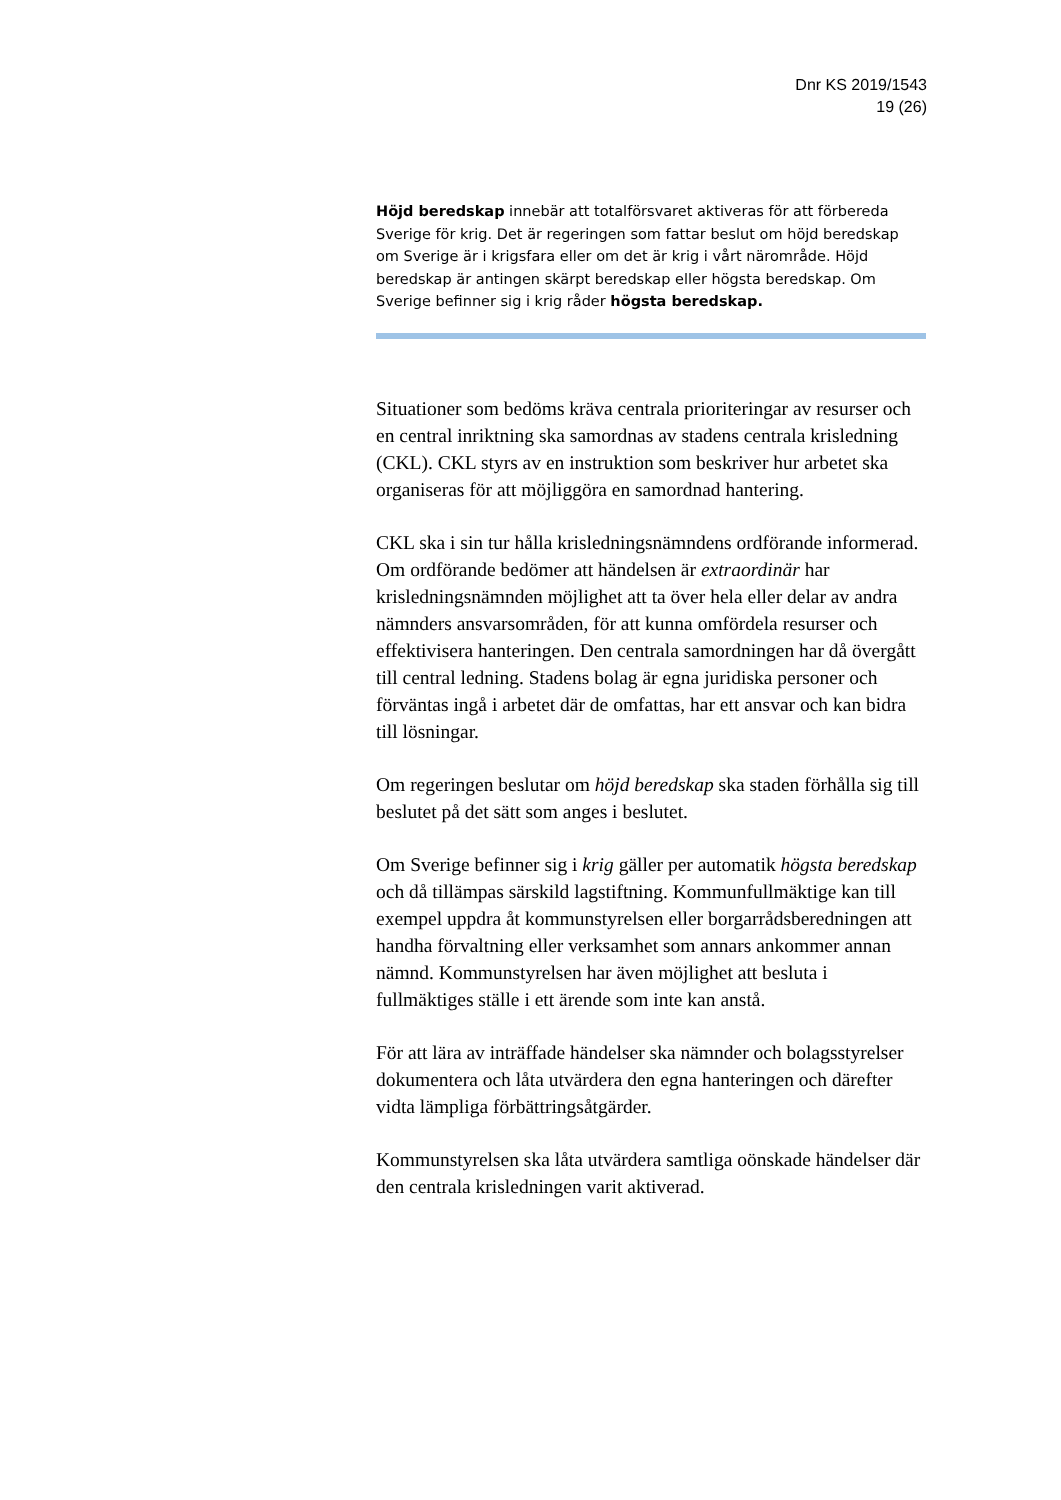Dnr KS 2019/1543
19 (26)
Höjd beredskap innebär att totalförsvaret aktiveras för att förbereda Sverige för krig. Det är regeringen som fattar beslut om höjd beredskap om Sverige är i krigsfara eller om det är krig i vårt närområde. Höjd beredskap är antingen skärpt beredskap eller högsta beredskap. Om Sverige befinner sig i krig råder högsta beredskap.
Situationer som bedöms kräva centrala prioriteringar av resurser och en central inriktning ska samordnas av stadens centrala krisledning (CKL). CKL styrs av en instruktion som beskriver hur arbetet ska organiseras för att möjliggöra en samordnad hantering.
CKL ska i sin tur hålla krisledningsnämndens ordförande informerad. Om ordförande bedömer att händelsen är extraordinär har krisledningsnämnden möjlighet att ta över hela eller delar av andra nämnders ansvarsområden, för att kunna omfördela resurser och effektivisera hanteringen. Den centrala samordningen har då övergått till central ledning. Stadens bolag är egna juridiska personer och förväntas ingå i arbetet där de omfattas, har ett ansvar och kan bidra till lösningar.
Om regeringen beslutar om höjd beredskap ska staden förhålla sig till beslutet på det sätt som anges i beslutet.
Om Sverige befinner sig i krig gäller per automatik högsta beredskap och då tillämpas särskild lagstiftning. Kommunfullmäktige kan till exempel uppdra åt kommunstyrelsen eller borgarrådsberedningen att handha förvaltning eller verksamhet som annars ankommer annan nämnd. Kommunstyrelsen har även möjlighet att besluta i fullmäktiges ställe i ett ärende som inte kan anstå.
För att lära av inträffade händelser ska nämnder och bolagsstyrelser dokumentera och låta utvärdera den egna hanteringen och därefter vidta lämpliga förbättringsåtgärder.
Kommunstyrelsen ska låta utvärdera samtliga oönskade händelser där den centrala krisledningen varit aktiverad.